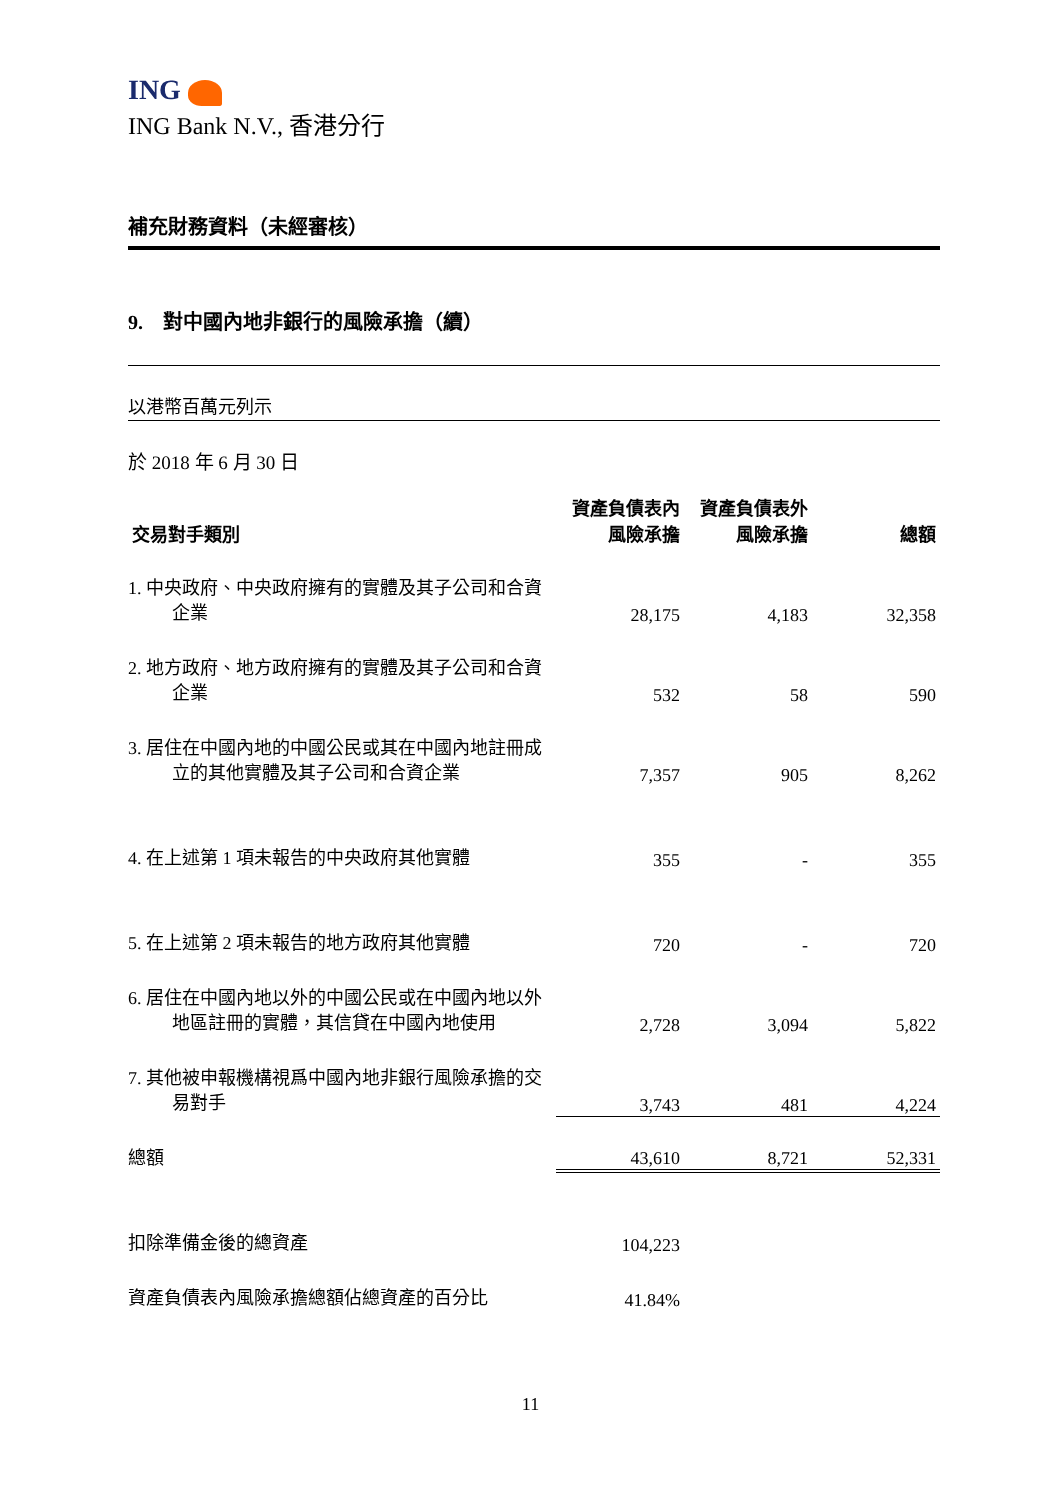ING
ING Bank N.V., 香港分行
補充財務資料（未經審核）
9. 對中國內地非銀行的風險承擔（續）
以港幣百萬元列示
於 2018 年 6 月 30 日
| 交易對手類別 | 資產負債表內 風險承擔 | 資產負債表外 風險承擔 | 總額 |
| --- | --- | --- | --- |
| 1. 中央政府、中央政府擁有的實體及其子公司和合資企業 | 28,175 | 4,183 | 32,358 |
| 2. 地方政府、地方政府擁有的實體及其子公司和合資企業 | 532 | 58 | 590 |
| 3. 居住在中國內地的中國公民或其在中國內地註冊成立的其他實體及其子公司和合資企業 | 7,357 | 905 | 8,262 |
| 4. 在上述第 1 項未報告的中央政府其他實體 | 355 | - | 355 |
| 5. 在上述第 2 項未報告的地方政府其他實體 | 720 | - | 720 |
| 6. 居住在中國內地以外的中國公民或在中國內地以外地區註冊的實體，其信貸在中國內地使用 | 2,728 | 3,094 | 5,822 |
| 7. 其他被申報機構視爲中國內地非銀行風險承擔的交易對手 | 3,743 | 481 | 4,224 |
| 總額 | 43,610 | 8,721 | 52,331 |
| 扣除準備金後的總資產 | 104,223 | | |
| 資產負債表內風險承擔總額佔總資產的百分比 | 41.84% | | |
11